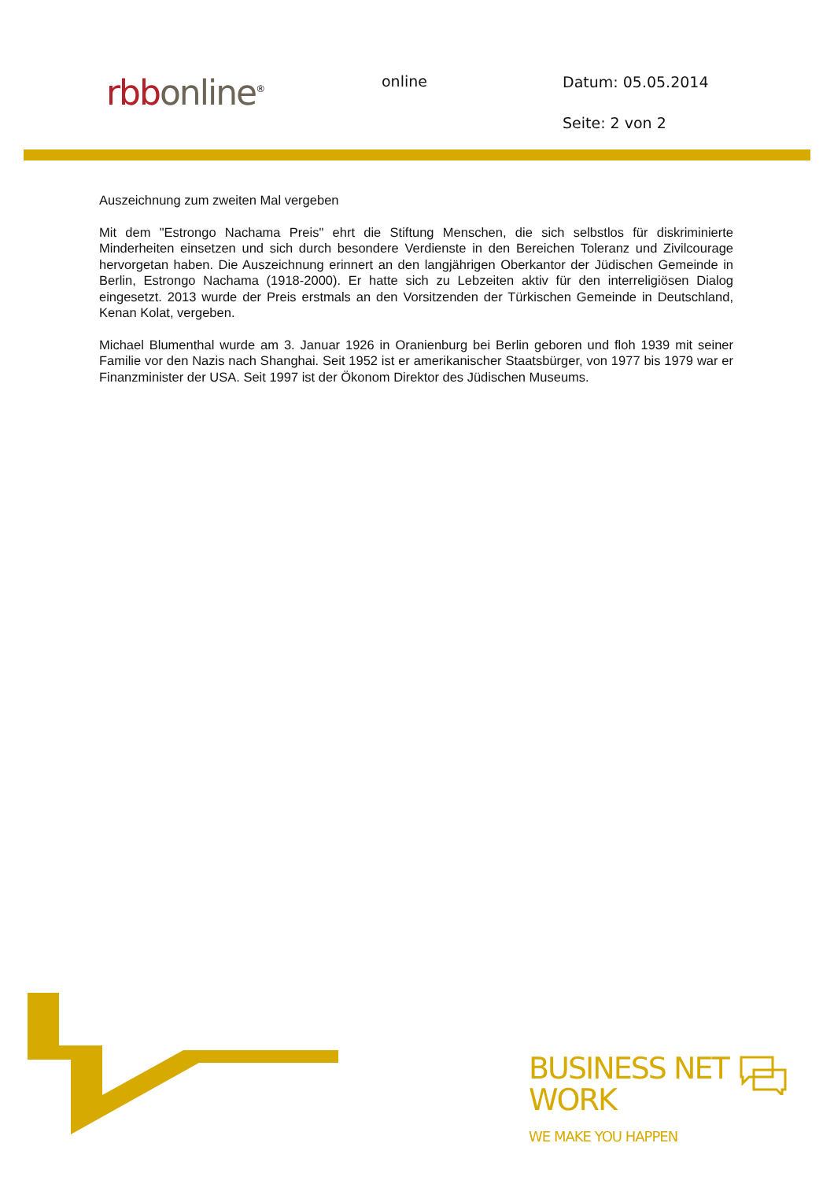rbb online<sup>®</sup>
online
Datum: 05.05.2014
Seite: 2 von 2
Auszeichnung zum zweiten Mal vergeben
Mit dem "Estrongo Nachama Preis" ehrt die Stiftung Menschen, die sich selbstlos für diskriminierte Minderheiten einsetzen und sich durch besondere Verdienste in den Bereichen Toleranz und Zivilcourage hervorgetan haben. Die Auszeichnung erinnert an den langjährigen Oberkantor der Jüdischen Gemeinde in Berlin, Estrongo Nachama (1918-2000). Er hatte sich zu Lebzeiten aktiv für den interreligiösen Dialog eingesetzt. 2013 wurde der Preis erstmals an den Vorsitzenden der Türkischen Gemeinde in Deutschland, Kenan Kolat, vergeben.
Michael Blumenthal wurde am 3. Januar 1926 in Oranienburg bei Berlin geboren und floh 1939 mit seiner Familie vor den Nazis nach Shanghai. Seit 1952 ist er amerikanischer Staatsbürger, von 1977 bis 1979 war er Finanzminister der USA. Seit 1997 ist der Ökonom Direktor des Jüdischen Museums.
BUSINESS NET
WORK
WE MAKE YOU HAPPEN